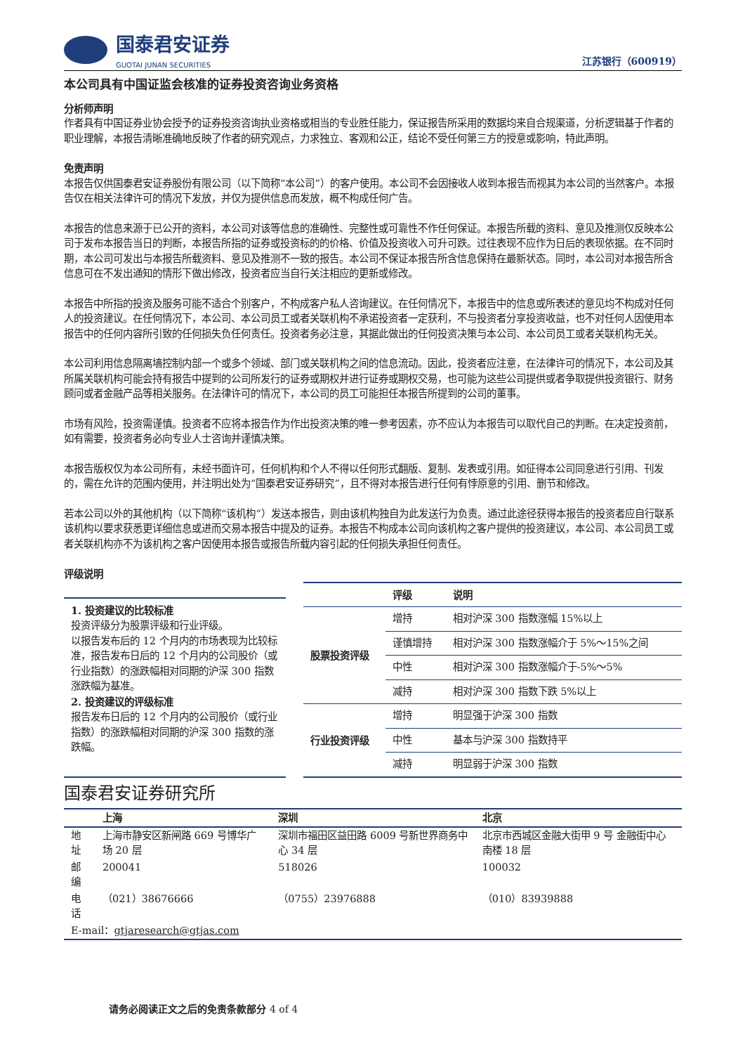国泰君安证券
GUOTAI JUNAN SECURITIES
江苏银行（600919）
本公司具有中国证监会核准的证券投资咨询业务资格
分析师声明
作者具有中国证券业协会授予的证券投资咨询执业资格或相当的专业胜任能力，保证报告所采用的数据均来自合规渠道，分析逻辑基于作者的职业理解，本报告清晰准确地反映了作者的研究观点，力求独立、客观和公正，结论不受任何第三方的授意或影响，特此声明。
免责声明
本报告仅供国泰君安证券股份有限公司（以下简称“本公司”）的客户使用。本公司不会因接收人收到本报告而视其为本公司的当然客户。本报告仅在相关法律许可的情况下发放，并仅为提供信息而发放，概不构成任何广告。
本报告的信息来源于已公开的资料，本公司对该等信息的准确性、完整性或可靠性不作任何保证。本报告所载的资料、意见及推测仅反映本公司于发布本报告当日的判断，本报告所指的证券或投资标的的价格、价值及投资收入可升可跌。过往表现不应作为日后的表现依据。在不同时期，本公司可发出与本报告所载资料、意见及推测不一致的报告。本公司不保证本报告所含信息保持在最新状态。同时，本公司对本报告所含信息可在不发出通知的情形下做出修改，投资者应当自行关注相应的更新或修改。
本报告中所指的投资及服务可能不适合个别客户，不构成客户私人咨询建议。在任何情况下，本报告中的信息或所表述的意见均不构成对任何人的投资建议。在任何情况下，本公司、本公司员工或者关联机构不承诺投资者一定获利，不与投资者分享投资收益，也不对任何人因使用本报告中的任何内容所引致的任何损失负任何责任。投资者务必注意，其据此做出的任何投资决策与本公司、本公司员工或者关联机构无关。
本公司利用信息隔离墙控制内部一个或多个领域、部门或关联机构之间的信息流动。因此，投资者应注意，在法律许可的情况下，本公司及其所属关联机构可能会持有报告中提到的公司所发行的证券或期权并进行证券或期权交易，也可能为这些公司提供或者争取提供投资银行、财务顾问或者金融产品等相关服务。在法律许可的情况下，本公司的员工可能担任本报告所提到的公司的董事。
市场有风险，投资需谨慎。投资者不应将本报告作为作出投资决策的唯一参考因素，亦不应认为本报告可以取代自己的判断。在决定投资前，如有需要，投资者务必向专业人士咨询并谨慎决策。
本报告版权仅为本公司所有，未经书面许可，任何机构和个人不得以任何形式翻版、复制、发表或引用。如征得本公司同意进行引用、刊发的，需在允许的范围内使用，并注明出处为“国泰君安证券研究”，且不得对本报告进行任何有悖原意的引用、删节和修改。
若本公司以外的其他机构（以下简称“该机构”）发送本报告，则由该机构独自为此发送行为负责。通过此途径获得本报告的投资者应自行联系该机构以要求获悉更详细信息或进而交易本报告中提及的证券。本报告不构成本公司向该机构之客户提供的投资建议，本公司、本公司员工或者关联机构亦不为该机构之客户因使用本报告或报告所载内容引起的任何损失承担任何责任。
评级说明
1. 投资建议的比较标准
投资评级分为股票评级和行业评级。
以报告发布后的 12 个月内的市场表现为比较标准，报告发布日后的 12 个月内的公司股价（或行业指数）的涨跌幅相对同期的沪深 300 指数涨跌幅为基准。
2. 投资建议的评级标准
报告发布日后的 12 个月内的公司股价（或行业指数）的涨跌幅相对同期的沪深 300 指数的涨跌幅。
| | 评级 | 说明 |
| --- | --- | --- |
| 股票投资评级 | 增持 | 相对沪深 300 指数涨幅 15%以上 |
| | 谨慎增持 | 相对沪深 300 指数涨幅介于 5%～15%之间 |
| | 中性 | 相对沪深 300 指数涨幅介于-5%～5% |
| | 减持 | 相对沪深 300 指数下跌 5%以上 |
| 行业投资评级 | 增持 | 明显强于沪深 300 指数 |
| | 中性 | 基本与沪深 300 指数持平 |
| | 减持 | 明显弱于沪深 300 指数 |
国泰君安证券研究所
| | 上海 | 深圳 | 北京 |
| --- | --- | --- | --- |
| 地址 | 上海市静安区新闸路 669 号博华广场 20 层 | 深圳市福田区益田路 6009 号新世界商务中心 34 层 | 北京市西城区金融大街甲 9 号 金融街中心南楼 18 层 |
| 邮编 | 200041 | 518026 | 100032 |
| 电话 | （021）38676666 | （0755）23976888 | （010）83939888 |
| E-mail： gtjaresearch@gtjas.com | | | |
请务必阅读正文之后的免责条款部分 4 of 4